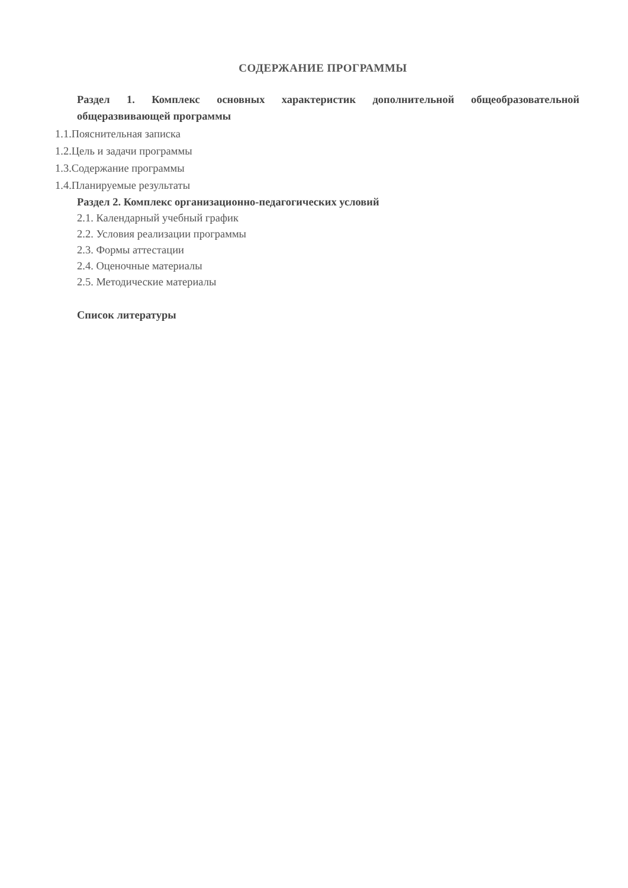СОДЕРЖАНИЕ ПРОГРАММЫ
Раздел 1. Комплекс основных характеристик дополнительной общеобразовательной общеразвивающей программы
1.1.Пояснительная записка
1.2.Цель и задачи программы
1.3.Содержание программы
1.4.Планируемые результаты
Раздел 2. Комплекс организационно-педагогических условий
2.1. Календарный учебный график
2.2. Условия реализации программы
2.3. Формы аттестации
2.4. Оценочные материалы
2.5. Методические материалы
Список литературы